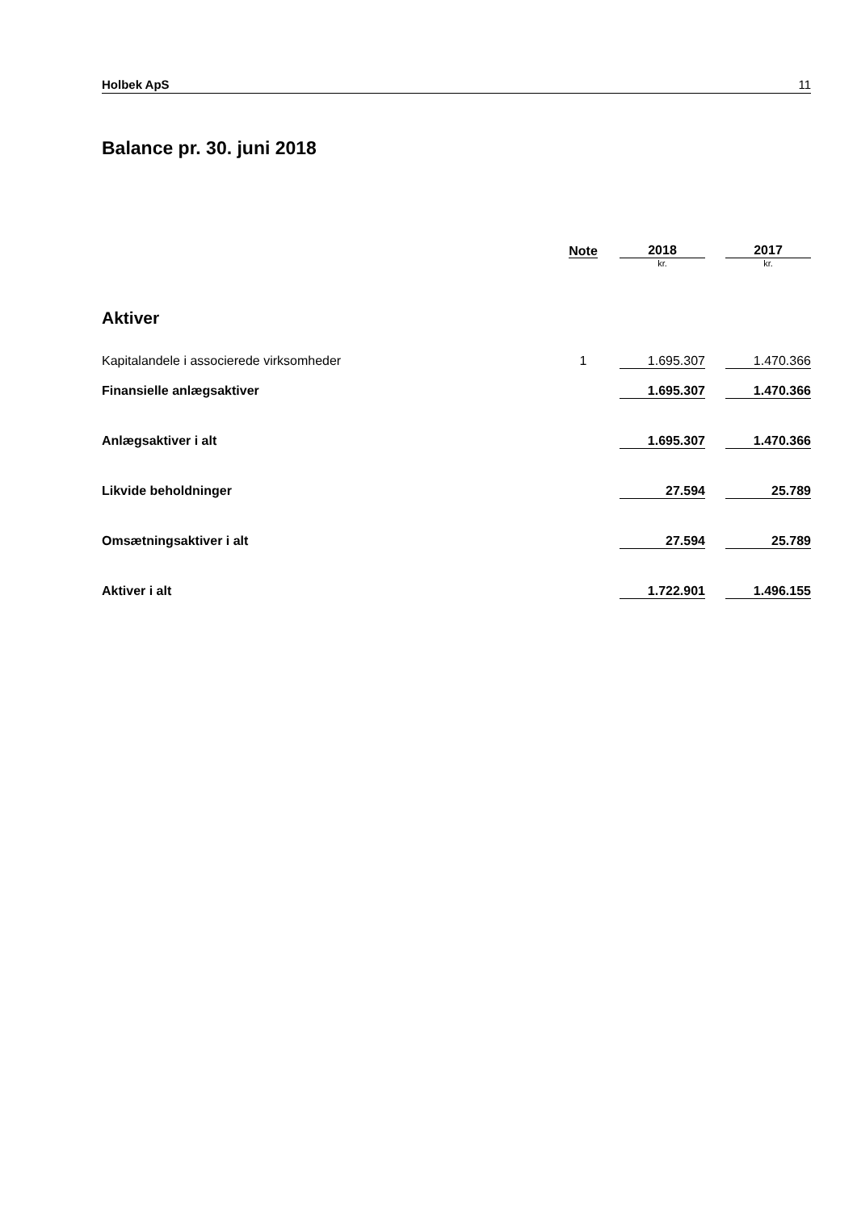Holbek ApS 11
Balance pr. 30. juni 2018
| | Note | | 2018 | | 2017 |
| --- | --- | --- | --- | --- | --- |
| | | | kr. | | kr. |
| Aktiver | | | | | |
| Kapitalandele i associerede virksomheder | 1 | | 1.695.307 | | 1.470.366 |
| Finansielle anlægsaktiver | | | 1.695.307 | | 1.470.366 |
| Anlægsaktiver i alt | | | 1.695.307 | | 1.470.366 |
| Likvide beholdninger | | | 27.594 | | 25.789 |
| Omsætningsaktiver i alt | | | 27.594 | | 25.789 |
| Aktiver i alt | | | 1.722.901 | | 1.496.155 |